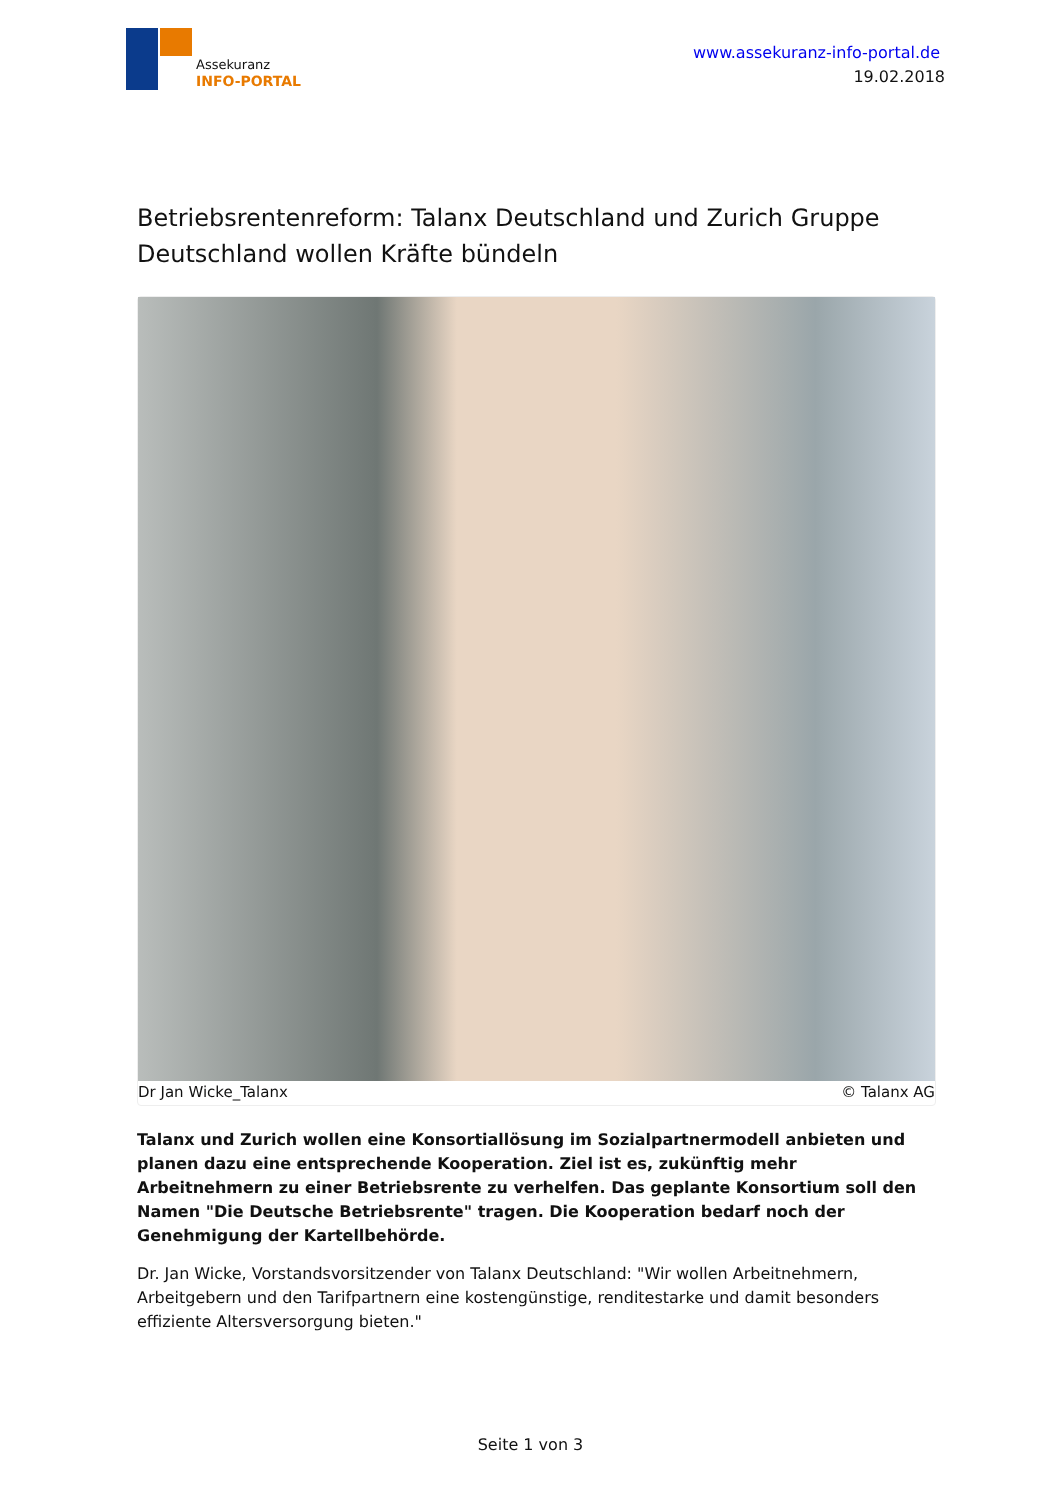Assekuranz
INFO-PORTAL
www.assekuranz-info-portal.de
19.02.2018
Betriebsrentenreform: Talanx Deutschland und Zurich Gruppe Deutschland wollen Kräfte bündeln
Dr Jan Wicke_Talanx © Talanx AG
Talanx und Zurich wollen eine Konsortiallösung im Sozialpartnermodell anbieten und planen dazu eine entsprechende Kooperation. Ziel ist es, zukünftig mehr Arbeitnehmern zu einer Betriebsrente zu verhelfen. Das geplante Konsortium soll den Namen "Die Deutsche Betriebsrente" tragen. Die Kooperation bedarf noch der Genehmigung der Kartellbehörde.
Dr. Jan Wicke, Vorstandsvorsitzender von Talanx Deutschland: "Wir wollen Arbeitnehmern, Arbeitgebern und den Tarifpartnern eine kostengünstige, renditestarke und damit besonders effiziente Altersversorgung bieten."
Seite 1 von 3